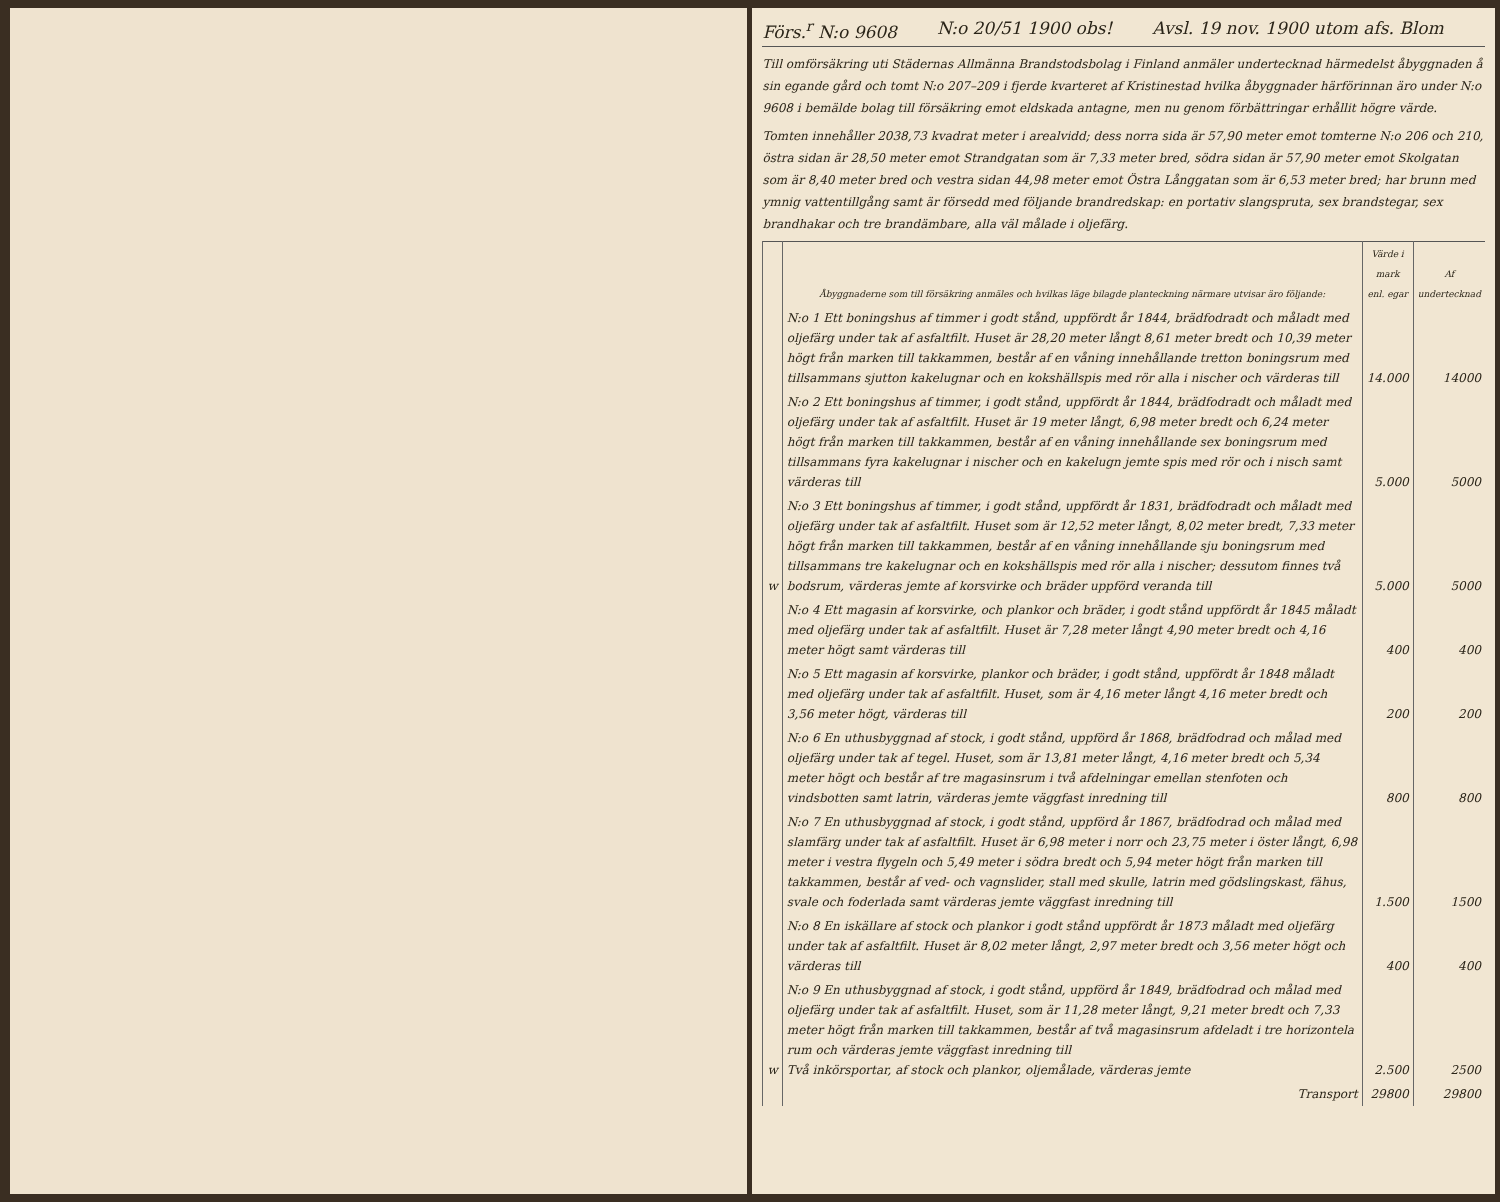Förs.<sup>r</sup> N:o 9608 N:o 20/51 1900 obs! Avsl. 19 nov. 1900 utom afs. Blom
Till omförsäkring uti Städernas Allmänna Brandstodsbolag i Finland anmäler undertecknad härmedelst åbyggnaden å sin egande gård och tomt N:o 207–209 i fjerde kvarteret af Kristinestad hvilka åbyggnader härförinnan äro under N:o 9608 i bemälde bolag till försäkring emot eldskada antagne, men nu genom förbättringar erhållit högre värde.
Tomten innehåller 2038,73 kvadrat meter i arealvidd; dess norra sida är 57,90 meter emot tomterne N:o 206 och 210, östra sidan är 28,50 meter emot Strandgatan som är 7,33 meter bred, södra sidan är 57,90 meter emot Skolgatan som är 8,40 meter bred och vestra sidan 44,98 meter emot Östra Långgatan som är 6,53 meter bred; har brunn med ymnig vattentillgång samt är försedd med följande brandredskap: en portativ slangspruta, sex brandstegar, sex brandhakar och tre brandämbare, alla väl målade i oljefärg.
| | Åbyggnaderne som till försäkring anmäles och hvilkas läge bilagde planteckning närmare utvisar äro följande: | Värde i mark enl. egar | Af undertecknad |
| --- | --- | --- | --- |
| | N:o 1 Ett boningshus af timmer i godt stånd, uppfördt år 1844, brädfodradt och måladt med oljefärg under tak af asfaltfilt. Huset är 28,20 meter långt 8,61 meter bredt och 10,39 meter högt från marken till takkammen, består af en våning innehållande tretton boningsrum med tillsammans sjutton kakelugnar och en kokshällspis med rör alla i nischer och värderas till | 14.000 | 14000 |
| | N:o 2 Ett boningshus af timmer, i godt stånd, uppfördt år 1844, brädfodradt och måladt med oljefärg under tak af asfaltfilt. Huset är 19 meter långt, 6,98 meter bredt och 6,24 meter högt från marken till takkammen, består af en våning innehållande sex boningsrum med tillsammans fyra kakelugnar i nischer och en kakelugn jemte spis med rör och i nisch samt värderas till | 5.000 | 5000 |
| w | N:o 3 Ett boningshus af timmer, i godt stånd, uppfördt år 1831, brädfodradt och måladt med oljefärg under tak af asfaltfilt. Huset som är 12,52 meter långt, 8,02 meter bredt, 7,33 meter högt från marken till takkammen, består af en våning innehållande sju boningsrum med tillsammans tre kakelugnar och en kokshällspis med rör alla i nischer; dessutom finnes två bodsrum, värderas jemte af korsvirke och bräder uppförd veranda till | 5.000 | 5000 |
| | N:o 4 Ett magasin af korsvirke, och plankor och bräder, i godt stånd uppfördt år 1845 måladt med oljefärg under tak af asfaltfilt. Huset är 7,28 meter långt 4,90 meter bredt och 4,16 meter högt samt värderas till | 400 | 400 |
| | N:o 5 Ett magasin af korsvirke, plankor och bräder, i godt stånd, uppfördt år 1848 måladt med oljefärg under tak af asfaltfilt. Huset, som är 4,16 meter långt 4,16 meter bredt och 3,56 meter högt, värderas till | 200 | 200 |
| | N:o 6 En uthusbyggnad af stock, i godt stånd, uppförd år 1868, brädfodrad och målad med oljefärg under tak af tegel. Huset, som är 13,81 meter långt, 4,16 meter bredt och 5,34 meter högt och består af tre magasinsrum i två afdelningar emellan stenfoten och vindsbotten samt latrin, värderas jemte väggfast inredning till | 800 | 800 |
| | N:o 7 En uthusbyggnad af stock, i godt stånd, uppförd år 1867, brädfodrad och målad med slamfärg under tak af asfaltfilt. Huset är 6,98 meter i norr och 23,75 meter i öster långt, 6,98 meter i vestra flygeln och 5,49 meter i södra bredt och 5,94 meter högt från marken till takkammen, består af ved- och vagnslider, stall med skulle, latrin med gödslingskast, fähus, svale och foderlada samt värderas jemte väggfast inredning till | 1.500 | 1500 |
| | N:o 8 En iskällare af stock och plankor i godt stånd uppfördt år 1873 måladt med oljefärg under tak af asfaltfilt. Huset är 8,02 meter långt, 2,97 meter bredt och 3,56 meter högt och värderas till | 400 | 400 |
| w | N:o 9 En uthusbyggnad af stock, i godt stånd, uppförd år 1849, brädfodrad och målad med oljefärg under tak af asfaltfilt. Huset, som är 11,28 meter långt, 9,21 meter bredt och 7,33 meter högt från marken till takkammen, består af två magasinsrum afdeladt i tre horizontela rum och värderas jemte väggfast inredning till Två inkörsportar, af stock och plankor, oljemålade, värderas jemte | 2.500 | 2500 |
| | Transport | 29800 | 29800 |